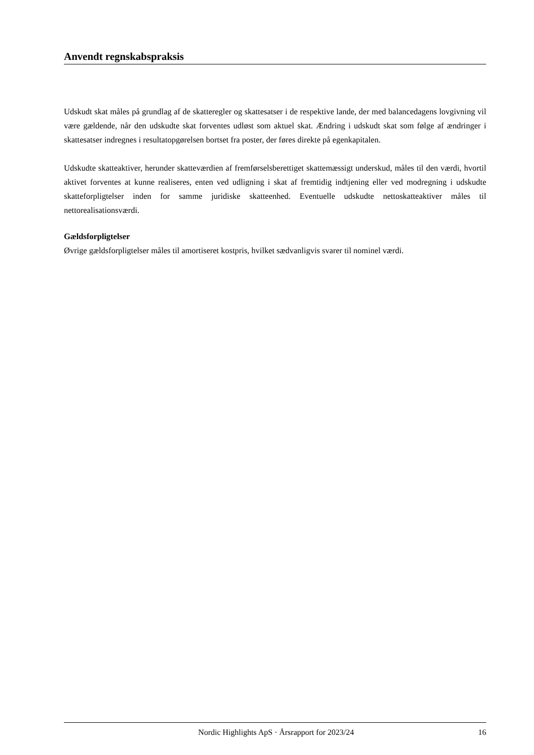Anvendt regnskabspraksis
Udskudt skat måles på grundlag af de skatteregler og skattesatser i de respektive lande, der med balance­dagens lovgivning vil være gældende, når den udskudte skat forventes udløst som aktuel skat. Ændring i udskudt skat som følge af ændringer i skattesatser indregnes i resultatopgørelsen bortset fra poster, der føres direkte på egenkapitalen.
Udskudte skatteaktiver, herunder skatteværdien af fremførselsberettiget skattemæssigt underskud, måles til den værdi, hvortil aktivet forventes at kunne realiseres, enten ved udligning i skat af fremtidig indtje­ning eller ved modregning i udskudte skatteforpligtelser inden for samme juridiske skatteenhed. Eventu­elle udskudte nettoskatteaktiver måles til nettorealisationsværdi.
Gældsforpligtelser
Øvrige gældsforpligtelser måles til amortiseret kostpris, hvilket sædvanligvis svarer til nominel værdi.
Nordic Highlights ApS · Årsrapport for 2023/24 16